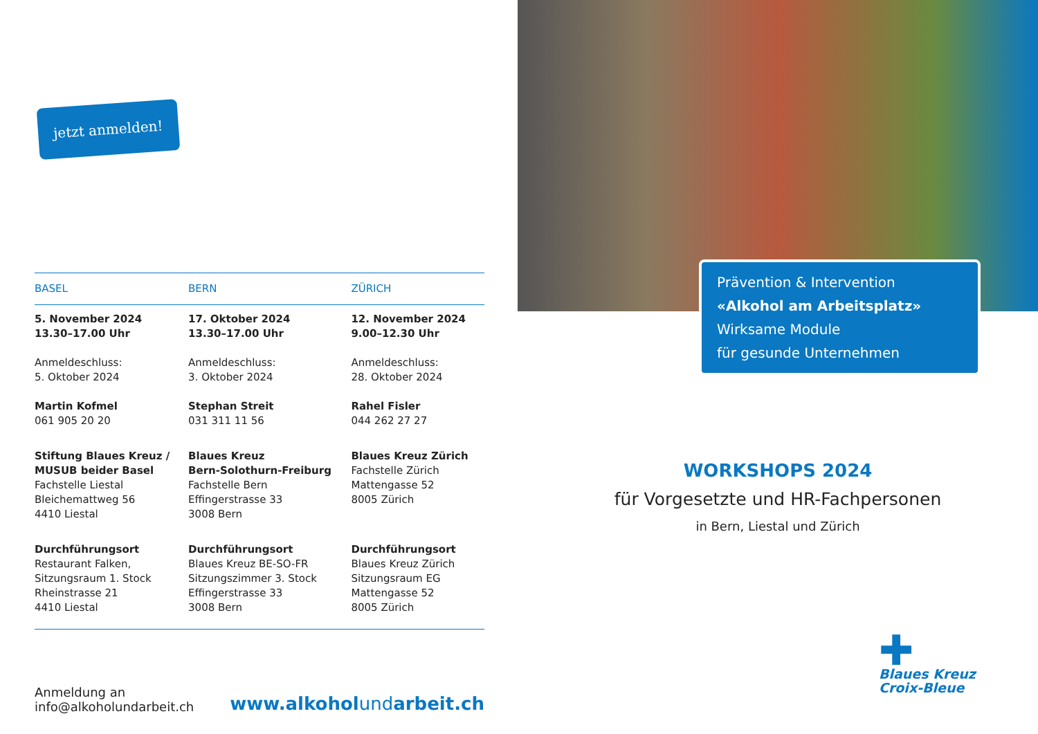jetzt anmelden!
| BASEL | BERN | ZÜRICH |
| --- | --- | --- |
| 5. November 2024 13.30–17.00 Uhr Anmeldeschluss: 5. Oktober 2024 Martin Kofmel 061 905 20 20 | 17. Oktober 2024 13.30–17.00 Uhr Anmeldeschluss: 3. Oktober 2024 Stephan Streit 031 311 11 56 | 12. November 2024 9.00–12.30 Uhr Anmeldeschluss: 28. Oktober 2024 Rahel Fisler 044 262 27 27 |
| Stiftung Blaues Kreuz / MUSUB beider Basel Fachstelle Liestal Bleichemattweg 56 4410 Liestal | Blaues Kreuz Bern-Solothurn-Freiburg Fachstelle Bern Effingerstrasse 33 3008 Bern | Blaues Kreuz Zürich Fachstelle Zürich Mattengasse 52 8005 Zürich |
| Durchführungsort Restaurant Falken, Sitzungsraum 1. Stock Rheinstrasse 21 4410 Liestal | Durchführungsort Blaues Kreuz BE-SO-FR Sitzungszimmer 3. Stock Effingerstrasse 33 3008 Bern | Durchführungsort Blaues Kreuz Zürich Sitzungsraum EG Mattengasse 52 8005 Zürich |
Anmeldung an
info@alkoholundarbeit.ch
www.alkoholundarbeit.ch
Prävention & Intervention
«Alkohol am Arbeitsplatz»
Wirksame Module
für gesunde Unternehmen
WORKSHOPS 2024
für Vorgesetzte und HR-Fachpersonen
in Bern, Liestal und Zürich
✚
Blaues Kreuz
Croix-Bleue